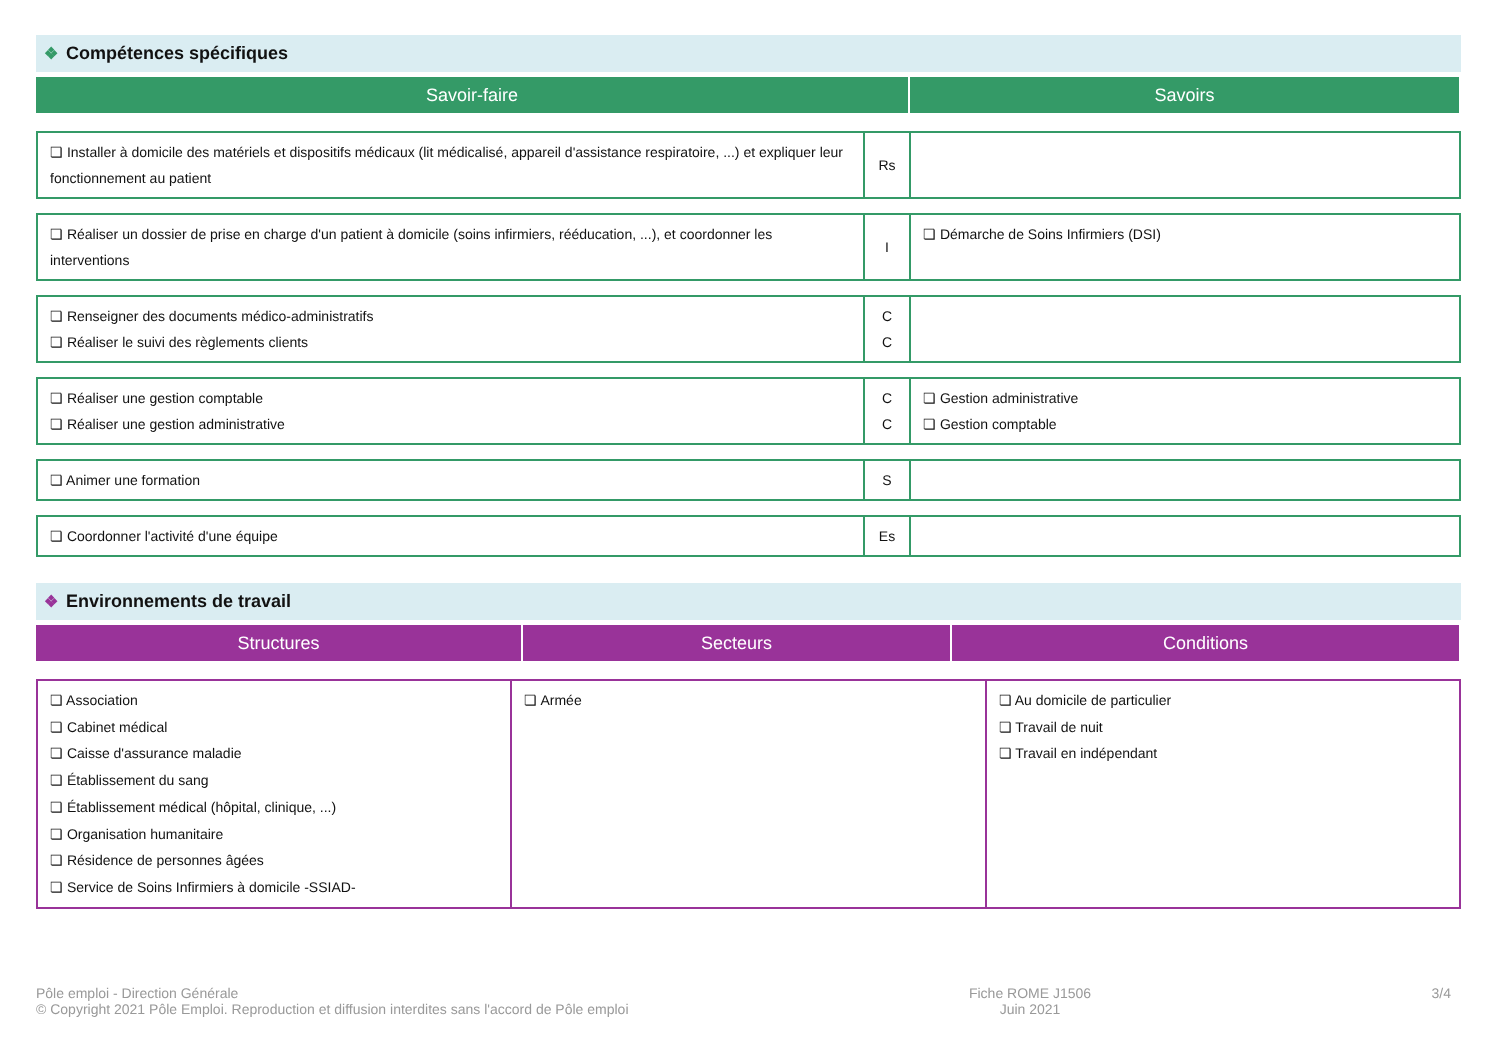❖ Compétences spécifiques
| Savoir-faire | Savoirs |
| --- | --- |
| ❏ Installer à domicile des matériels et dispositifs médicaux (lit médicalisé, appareil d'assistance respiratoire, ...) et expliquer leur fonctionnement au patient | Rs | |
| ❏ Réaliser un dossier de prise en charge d'un patient à domicile (soins infirmiers, rééducation, ...), et coordonner les interventions | I | ❏ Démarche de Soins Infirmiers (DSI) |
| ❏ Renseigner des documents médico-administratifs ❏ Réaliser le suivi des règlements clients | C C | |
| ❏ Réaliser une gestion comptable ❏ Réaliser une gestion administrative | C C | ❏ Gestion administrative ❏ Gestion comptable |
| ❏ Animer une formation | S | |
| ❏ Coordonner l'activité d'une équipe | Es | |
❖ Environnements de travail
| Structures | Secteurs | Conditions |
| --- | --- | --- |
| ❏ Association ❏ Cabinet médical ❏ Caisse d'assurance maladie ❏ Établissement du sang ❏ Établissement médical (hôpital, clinique, ...) ❏ Organisation humanitaire ❏ Résidence de personnes âgées ❏ Service de Soins Infirmiers à domicile -SSIAD- | ❏ Armée | ❏ Au domicile de particulier ❏ Travail de nuit ❏ Travail en indépendant |
Pôle emploi - Direction Générale
© Copyright 2021 Pôle Emploi. Reproduction et diffusion interdites sans l'accord de Pôle emploi
Fiche ROME J1506
Juin 2021
3/4